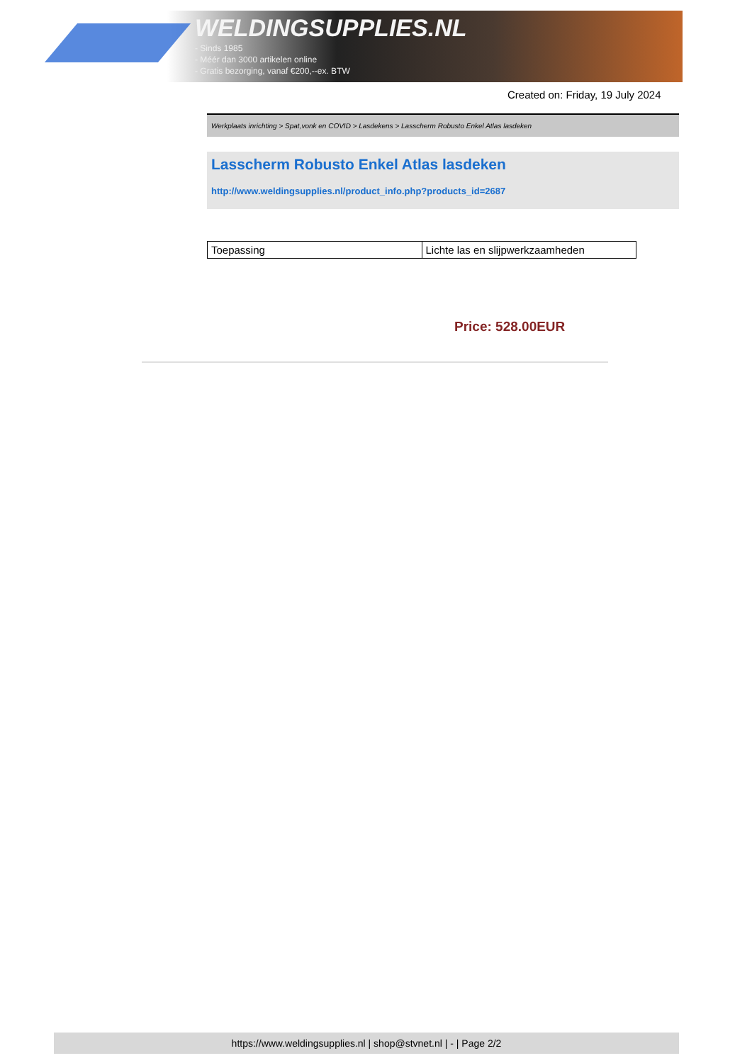WELDINGSUPPLIES.NL
- Sinds 1985
- Méér dan 3000 artikelen online
- Gratis bezorging, vanaf €200,--ex. BTW
Created on: Friday, 19 July 2024
Werkplaats inrichting > Spat,vonk en COVID > Lasdekens > Lasscherm Robusto Enkel Atlas lasdeken
Lasscherm Robusto Enkel Atlas lasdeken
http://www.weldingsupplies.nl/product_info.php?products_id=2687
| Toepassing | Lichte las en slijpwerkzaamheden |
Price: 528.00EUR
https://www.weldingsupplies.nl | shop@stvnet.nl | - | Page 2/2